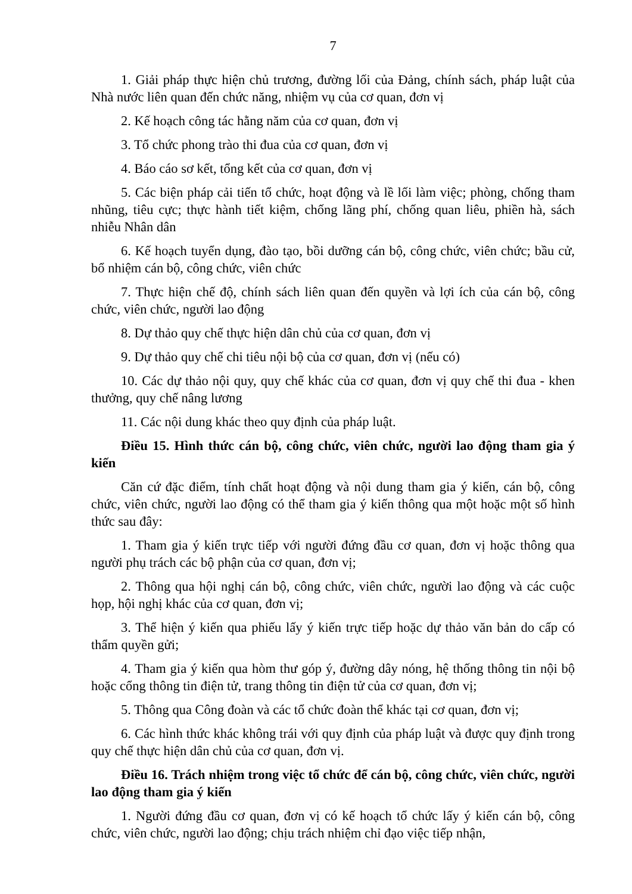7
1. Giải pháp thực hiện chủ trương, đường lối của Đảng, chính sách, pháp luật của Nhà nước liên quan đến chức năng, nhiệm vụ của cơ quan, đơn vị
2. Kế hoạch công tác hằng năm của cơ quan, đơn vị
3. Tổ chức phong trào thi đua của cơ quan, đơn vị
4. Báo cáo sơ kết, tổng kết của cơ quan, đơn vị
5. Các biện pháp cải tiến tổ chức, hoạt động và lề lối làm việc; phòng, chống tham nhũng, tiêu cực; thực hành tiết kiệm, chống lãng phí, chống quan liêu, phiền hà, sách nhiễu Nhân dân
6. Kế hoạch tuyển dụng, đào tạo, bồi dưỡng cán bộ, công chức, viên chức; bầu cử, bổ nhiệm cán bộ, công chức, viên chức
7. Thực hiện chế độ, chính sách liên quan đến quyền và lợi ích của cán bộ, công chức, viên chức, người lao động
8. Dự thảo quy chế thực hiện dân chủ của cơ quan, đơn vị
9. Dự thảo quy chế chi tiêu nội bộ của cơ quan, đơn vị (nếu có)
10. Các dự thảo nội quy, quy chế khác của cơ quan, đơn vị quy chế thi đua - khen thưởng, quy chế nâng lương
11. Các nội dung khác theo quy định của pháp luật.
Điều 15. Hình thức cán bộ, công chức, viên chức, người lao động tham gia ý kiến
Căn cứ đặc điểm, tính chất hoạt động và nội dung tham gia ý kiến, cán bộ, công chức, viên chức, người lao động có thể tham gia ý kiến thông qua một hoặc một số hình thức sau đây:
1. Tham gia ý kiến trực tiếp với người đứng đầu cơ quan, đơn vị hoặc thông qua người phụ trách các bộ phận của cơ quan, đơn vị;
2. Thông qua hội nghị cán bộ, công chức, viên chức, người lao động và các cuộc họp, hội nghị khác của cơ quan, đơn vị;
3. Thể hiện ý kiến qua phiếu lấy ý kiến trực tiếp hoặc dự thảo văn bản do cấp có thẩm quyền gửi;
4. Tham gia ý kiến qua hòm thư góp ý, đường dây nóng, hệ thống thông tin nội bộ hoặc cổng thông tin điện tử, trang thông tin điện tử của cơ quan, đơn vị;
5. Thông qua Công đoàn và các tổ chức đoàn thể khác tại cơ quan, đơn vị;
6. Các hình thức khác không trái với quy định của pháp luật và được quy định trong quy chế thực hiện dân chủ của cơ quan, đơn vị.
Điều 16. Trách nhiệm trong việc tổ chức để cán bộ, công chức, viên chức, người lao động tham gia ý kiến
1. Người đứng đầu cơ quan, đơn vị có kế hoạch tổ chức lấy ý kiến cán bộ, công chức, viên chức, người lao động; chịu trách nhiệm chỉ đạo việc tiếp nhận,